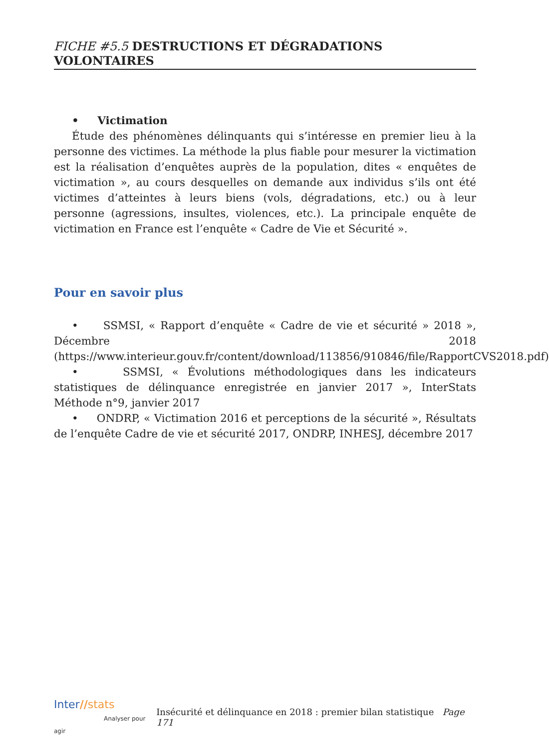FICHE #5.5 DESTRUCTIONS ET DÉGRADATIONS VOLONTAIRES
• Victimation
Étude des phénomènes délinquants qui s’intéresse en premier lieu à la personne des victimes. La méthode la plus fiable pour mesurer la victimation est la réalisation d’enquêtes auprès de la population, dites « enquêtes de victimation », au cours desquelles on demande aux individus s’ils ont été victimes d’atteintes à leurs biens (vols, dégradations, etc.) ou à leur personne (agressions, insultes, violences, etc.). La principale enquête de victimation en France est l’enquête « Cadre de Vie et Sécurité ».
Pour en savoir plus
• SSMSI, « Rapport d’enquête « Cadre de vie et sécurité » 2018 », Décembre 2018 (https://www.interieur.gouv.fr/content/download/113856/910846/file/RapportCVS2018.pdf)
• SSMSI, « Évolutions méthodologiques dans les indicateurs statistiques de délinquance enregistrée en janvier 2017 », InterStats Méthode n°9, janvier 2017
• ONDRP, « Victimation 2016 et perceptions de la sécurité », Résultats de l’enquête Cadre de vie et sécurité 2017, ONDRP, INHESJ, décembre 2017
Inter//stats
Analyser pour agir
Insécurité et délinquance en 2018 : premier bilan statistique Page 171